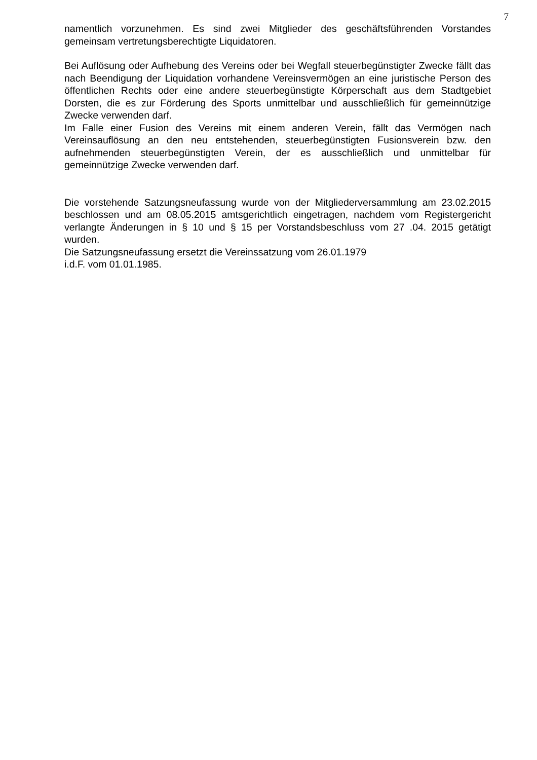7
namentlich vorzunehmen. Es sind zwei Mitglieder des geschäftsführenden Vorstandes gemeinsam vertretungsberechtigte Liquidatoren.
Bei Auflösung oder Aufhebung des Vereins oder bei Wegfall steuerbegünstigter Zwecke fällt das nach Beendigung der Liquidation vorhandene Vereinsvermögen an eine juristische Person des öffentlichen Rechts oder eine andere steuerbegünstigte Körperschaft aus dem Stadtgebiet Dorsten, die es zur Förderung des Sports unmittelbar und ausschließlich für gemeinnützige Zwecke verwenden darf.
Im Falle einer Fusion des Vereins mit einem anderen Verein, fällt das Vermögen nach Vereinsauflösung an den neu entstehenden, steuerbegünstigten Fusionsverein bzw. den aufnehmenden steuerbegünstigten Verein, der es ausschließlich und unmittelbar für gemeinnützige Zwecke verwenden darf.
Die vorstehende Satzungsneufassung wurde von der Mitgliederversammlung am 23.02.2015 beschlossen und am 08.05.2015 amtsgerichtlich eingetragen, nachdem vom Registergericht verlangte Änderungen in § 10 und § 15 per Vorstandsbeschluss vom 27 .04. 2015 getätigt wurden.
Die Satzungsneufassung ersetzt die Vereinssatzung vom 26.01.1979
i.d.F. vom 01.01.1985.